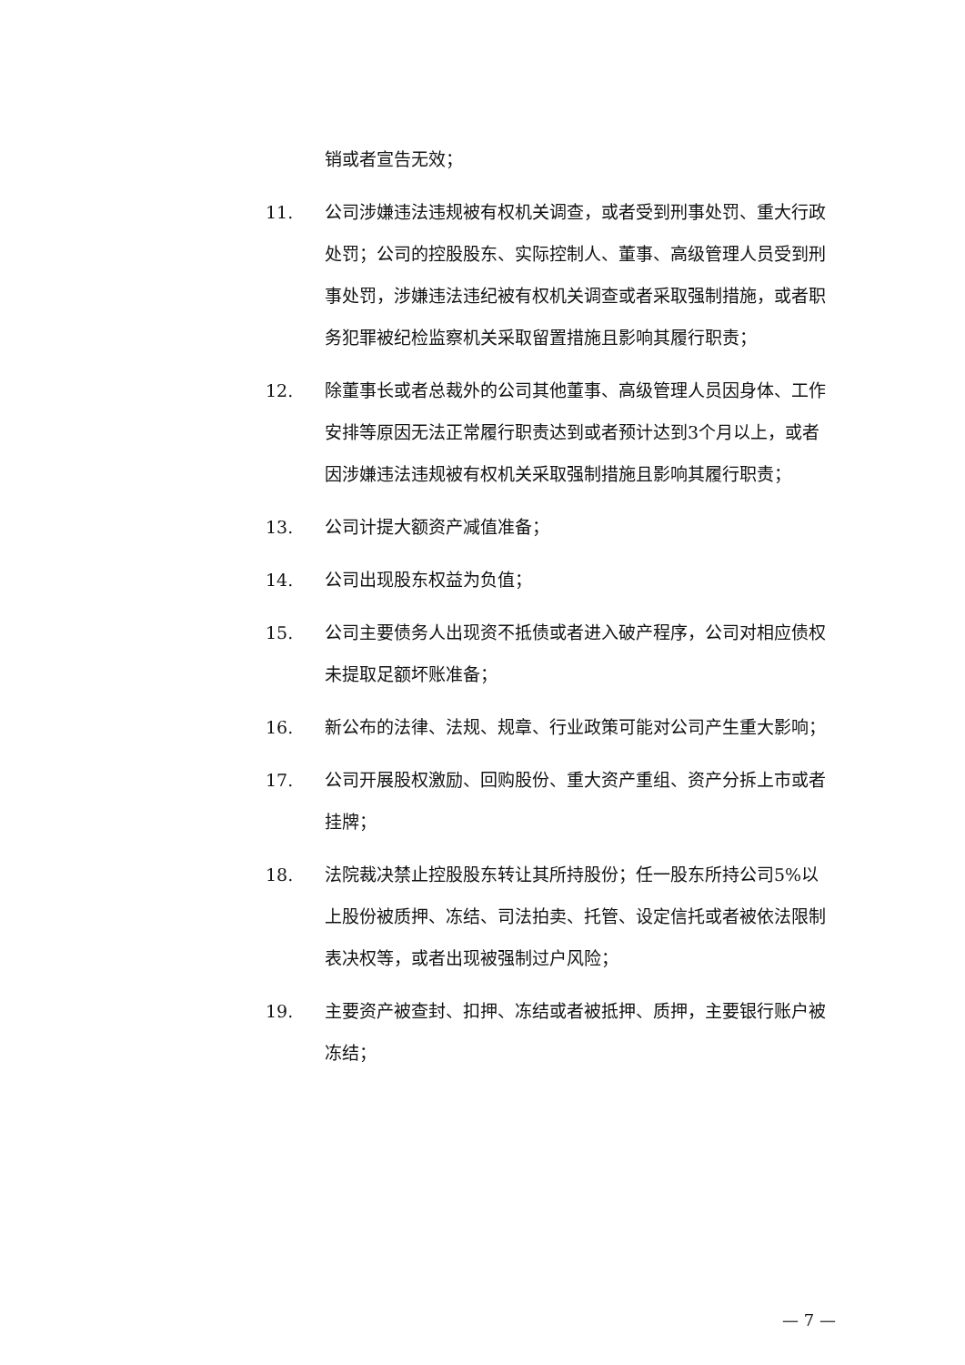销或者宣告无效；
11. 公司涉嫌违法违规被有权机关调查，或者受到刑事处罚、重大行政处罚；公司的控股股东、实际控制人、董事、高级管理人员受到刑事处罚，涉嫌违法违纪被有权机关调查或者采取强制措施，或者职务犯罪被纪检监察机关采取留置措施且影响其履行职责；
12. 除董事长或者总裁外的公司其他董事、高级管理人员因身体、工作安排等原因无法正常履行职责达到或者预计达到3个月以上，或者因涉嫌违法违规被有权机关采取强制措施且影响其履行职责；
13. 公司计提大额资产减值准备；
14. 公司出现股东权益为负值；
15. 公司主要债务人出现资不抵债或者进入破产程序，公司对相应债权未提取足额坏账准备；
16. 新公布的法律、法规、规章、行业政策可能对公司产生重大影响；
17. 公司开展股权激励、回购股份、重大资产重组、资产分拆上市或者挂牌；
18. 法院裁决禁止控股股东转让其所持股份；任一股东所持公司5%以上股份被质押、冻结、司法拍卖、托管、设定信托或者被依法限制表决权等，或者出现被强制过户风险；
19. 主要资产被查封、扣押、冻结或者被抵押、质押，主要银行账户被冻结；
— 7 —